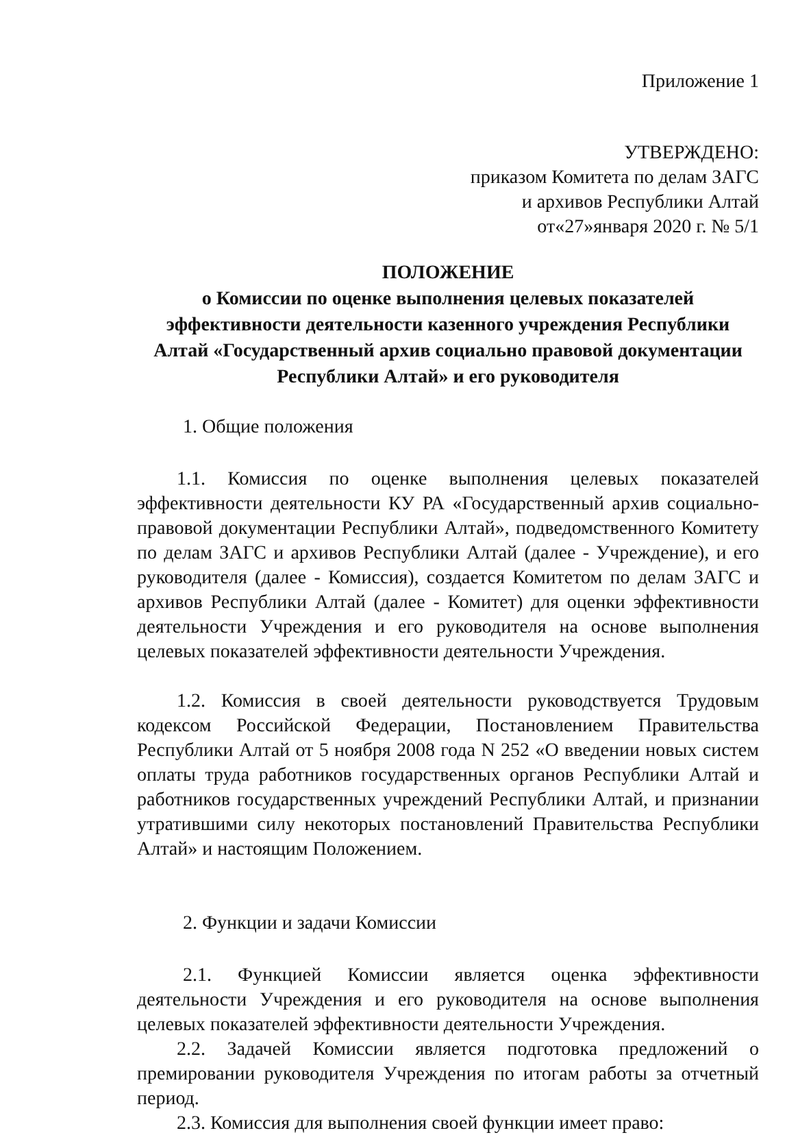Приложение 1
УТВЕРЖДЕНО:
приказом Комитета по делам ЗАГС
и архивов Республики Алтай
от«27»января 2020 г. № 5/1
ПОЛОЖЕНИЕ
о Комиссии по оценке выполнения целевых показателей эффективности деятельности казенного учреждения Республики Алтай «Государственный архив социально правовой документации Республики Алтай» и его руководителя
1. Общие положения
1.1. Комиссия по оценке выполнения целевых показателей эффективности деятельности КУ РА «Государственный архив социально-правовой документации Республики Алтай», подведомственного Комитету по делам ЗАГС и архивов Республики Алтай (далее - Учреждение), и его руководителя (далее - Комиссия), создается Комитетом по делам ЗАГС и архивов Республики Алтай (далее - Комитет) для оценки эффективности деятельности Учреждения и его руководителя на основе выполнения целевых показателей эффективности деятельности Учреждения.
1.2. Комиссия в своей деятельности руководствуется Трудовым кодексом Российской Федерации, Постановлением Правительства Республики Алтай от 5 ноября 2008 года N 252 «О введении новых систем оплаты труда работников государственных органов Республики Алтай и работников государственных учреждений Республики Алтай, и признании утратившими силу некоторых постановлений Правительства Республики Алтай» и настоящим Положением.
2. Функции и задачи Комиссии
2.1. Функцией Комиссии является оценка эффективности деятельности Учреждения и его руководителя на основе выполнения целевых показателей эффективности деятельности Учреждения.
2.2. Задачей Комиссии является подготовка предложений о премировании руководителя Учреждения по итогам работы за отчетный период.
2.3. Комиссия для выполнения своей функции имеет право: